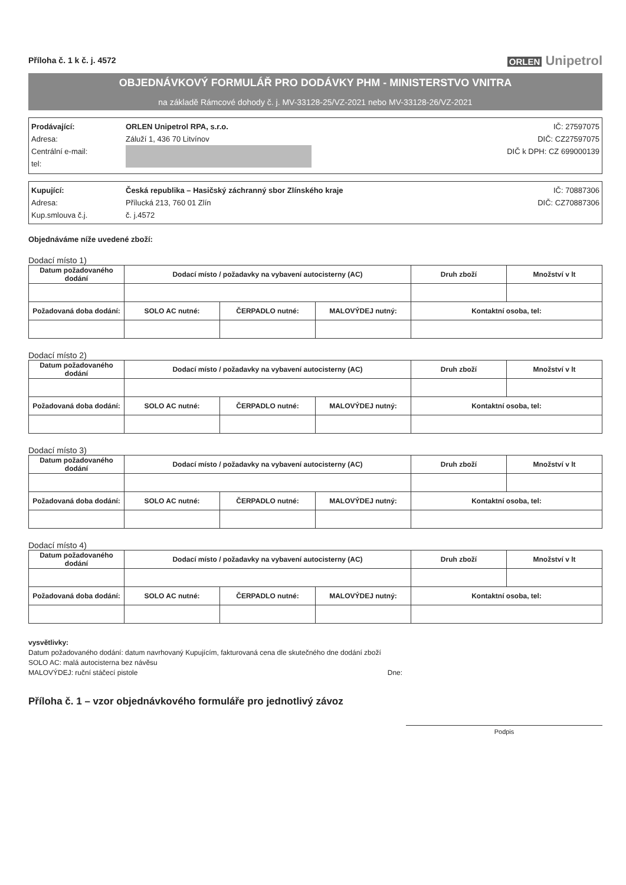Příloha č. 1 k č. j. 4572
ORLEN Unipetrol
OBJEDNÁVKOVÝ FORMULÁŘ PRO DODÁVKY PHM - MINISTERSTVO VNITRA
na základě Rámcové dohody č. j. MV-33128-25/VZ-2021 nebo MV-33128-26/VZ-2021
Prodávající:
Adresa:
Centrální e-mail:
tel:
ORLEN Unipetrol RPA, s.r.o.
Záluží 1, 436 70 Litvínov
IČ: 27597075
DIČ: CZ27597075
DIČ k DPH: CZ 699000139
Kupující:
Adresa:
Kup.smlouva č.j.
Česká republika – Hasičský záchranný sbor Zlínského kraje
Přílucká 213, 760 01 Zlín
č. j.4572
IČ: 70887306
DIČ: CZ70887306
Objednáváme níže uvedené zboží:
Dodací místo 1)
| Datum požadovaného dodání | Dodací místo / požadavky na vybavení autocisterny (AC) | | | Druh zboží | Množství v lt |
| Požadovaná doba dodání: | SOLO AC nutné: | ČERPADLO nutné: | MALOVÝDEJ nutný: | Kontaktní osoba, tel: | |
Dodací místo 2)
| Datum požadovaného dodání | Dodací místo / požadavky na vybavení autocisterny (AC) | | | Druh zboží | Množství v lt |
| Požadovaná doba dodání: | SOLO AC nutné: | ČERPADLO nutné: | MALOVÝDEJ nutný: | Kontaktní osoba, tel: | |
Dodací místo 3)
| Datum požadovaného dodání | Dodací místo / požadavky na vybavení autocisterny (AC) | | | Druh zboží | Množství v lt |
| Požadovaná doba dodání: | SOLO AC nutné: | ČERPADLO nutné: | MALOVÝDEJ nutný: | Kontaktní osoba, tel: | |
Dodací místo 4)
| Datum požadovaného dodání | Dodací místo / požadavky na vybavení autocisterny (AC) | | | Druh zboží | Množství v lt |
| Požadovaná doba dodání: | SOLO AC nutné: | ČERPADLO nutné: | MALOVÝDEJ nutný: | Kontaktní osoba, tel: | |
vysvětlivky:
Datum požadovaného dodání: datum navrhovaný Kupujícím, fakturovaná cena dle skutečného dne dodání zboží
SOLO AC: malá autocisterna bez návěsu
MALOVÝDEJ: ruční stáčecí pistole Dne:
Příloha č. 1 – vzor objednávkového formuláře pro jednotlivý závoz
Podpis